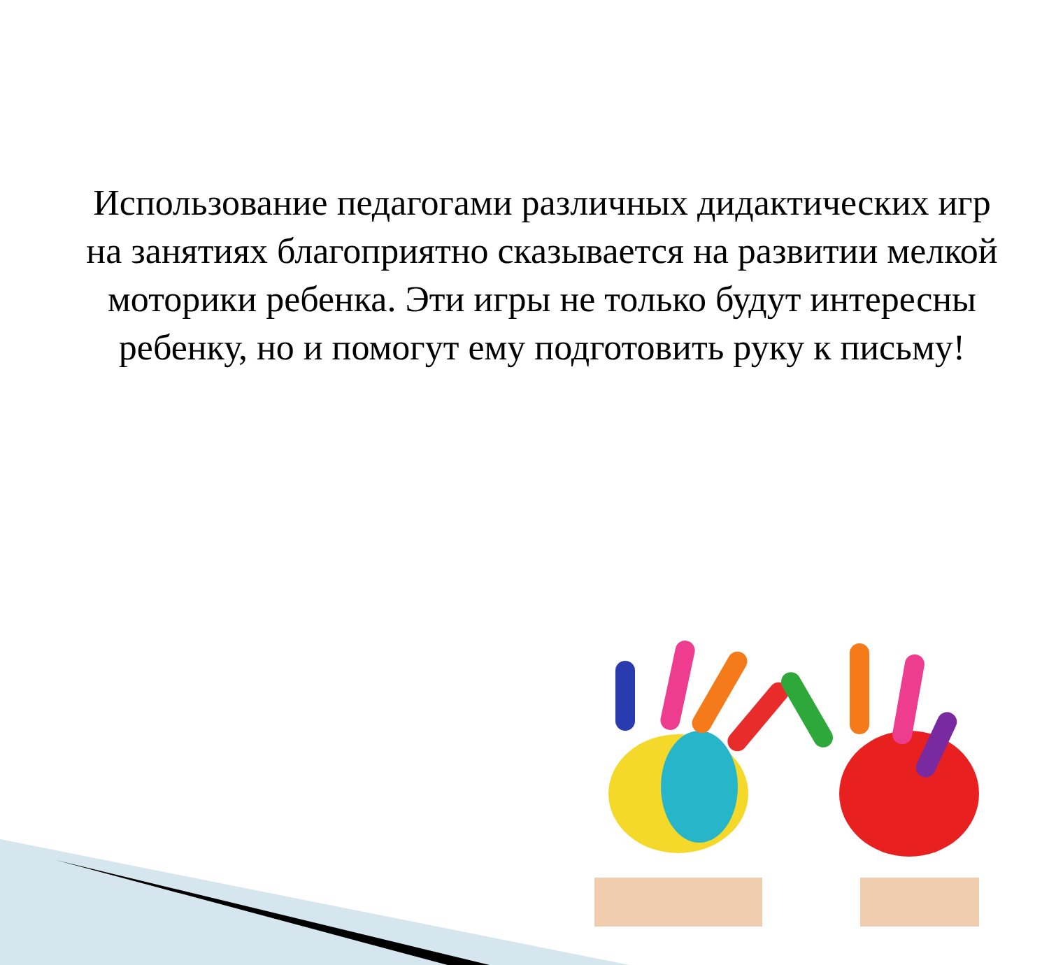Использование педагогами различных дидактических игр на занятиях благоприятно сказывается на развитии мелкой моторики ребенка. Эти игры не только будут интересны ребенку, но и помогут ему подготовить руку к письму!